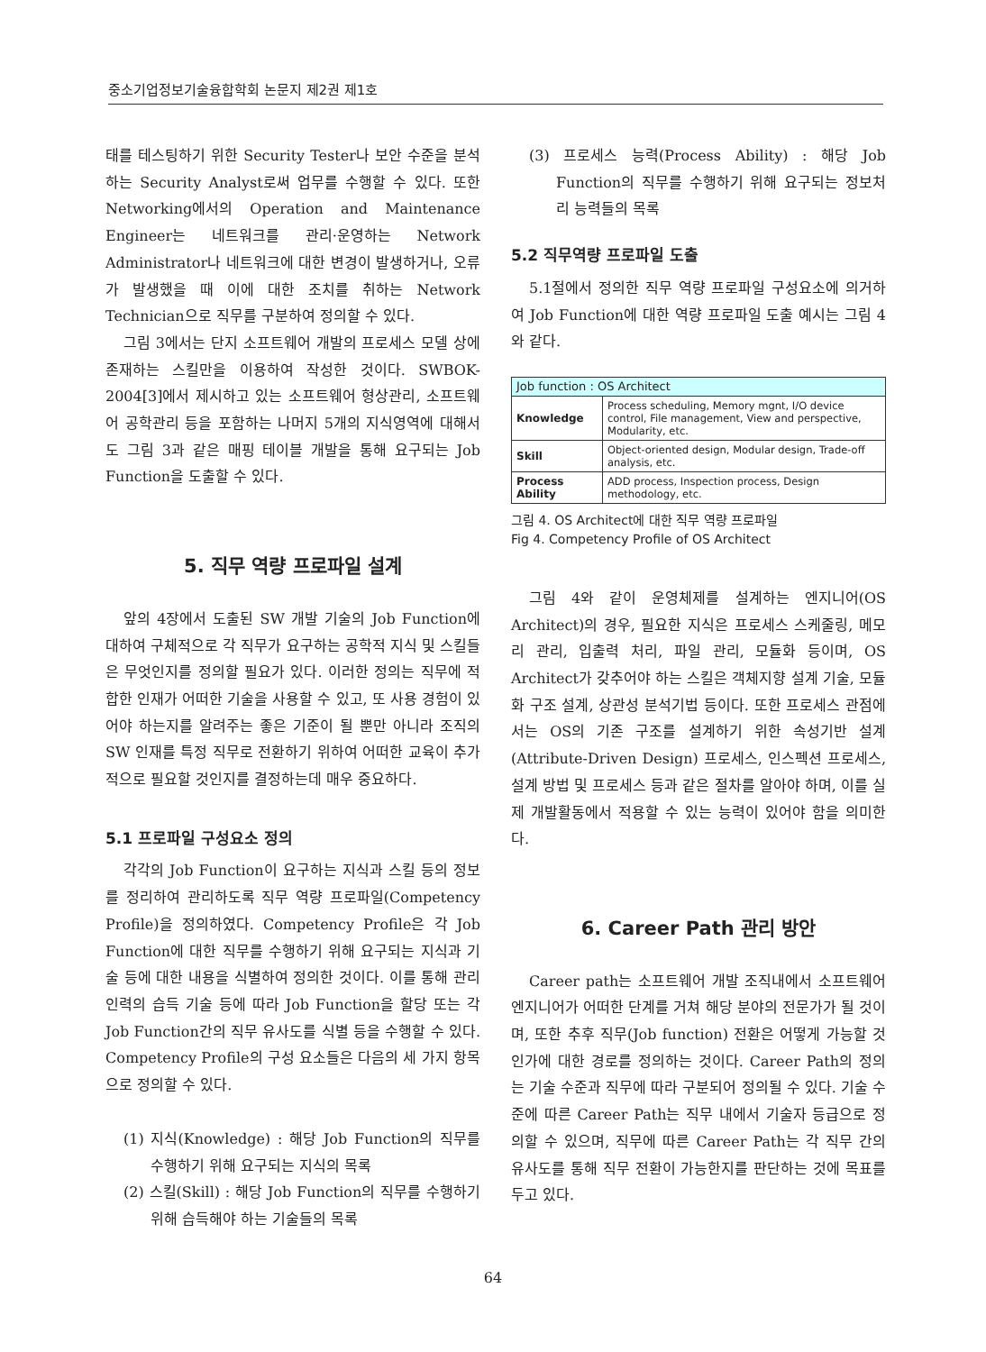중소기업정보기술융합학회 논문지 제2권 제1호
태를 테스팅하기 위한 Security Tester나 보안 수준을 분석하는 Security Analyst로써 업무를 수행할 수 있다. 또한 Networking에서의 Operation and Maintenance Engineer는 네트워크를 관리·운영하는 Network Administrator나 네트워크에 대한 변경이 발생하거나, 오류가 발생했을 때 이에 대한 조치를 취하는 Network Technician으로 직무를 구분하여 정의할 수 있다.
그림 3에서는 단지 소프트웨어 개발의 프로세스 모델 상에 존재하는 스킬만을 이용하여 작성한 것이다. SWBOK-2004[3]에서 제시하고 있는 소프트웨어 형상관리, 소프트웨어 공학관리 등을 포함하는 나머지 5개의 지식영역에 대해서도 그림 3과 같은 매핑 테이블 개발을 통해 요구되는 Job Function을 도출할 수 있다.
5. 직무 역량 프로파일 설계
앞의 4장에서 도출된 SW 개발 기술의 Job Function에 대하여 구체적으로 각 직무가 요구하는 공학적 지식 및 스킬들은 무엇인지를 정의할 필요가 있다. 이러한 정의는 직무에 적합한 인재가 어떠한 기술을 사용할 수 있고, 또 사용 경험이 있어야 하는지를 알려주는 좋은 기준이 될 뿐만 아니라 조직의 SW 인재를 특정 직무로 전환하기 위하여 어떠한 교육이 추가적으로 필요할 것인지를 결정하는데 매우 중요하다.
5.1 프로파일 구성요소 정의
각각의 Job Function이 요구하는 지식과 스킬 등의 정보를 정리하여 관리하도록 직무 역량 프로파일(Competency Profile)을 정의하였다. Competency Profile은 각 Job Function에 대한 직무를 수행하기 위해 요구되는 지식과 기술 등에 대한 내용을 식별하여 정의한 것이다. 이를 통해 관리 인력의 습득 기술 등에 따라 Job Function을 할당 또는 각 Job Function간의 직무 유사도를 식별 등을 수행할 수 있다. Competency Profile의 구성 요소들은 다음의 세 가지 항목으로 정의할 수 있다.
(1) 지식(Knowledge) : 해당 Job Function의 직무를 수행하기 위해 요구되는 지식의 목록
(2) 스킬(Skill) : 해당 Job Function의 직무를 수행하기 위해 습득해야 하는 기술들의 목록
(3) 프로세스 능력(Process Ability) : 해당 Job Function의 직무를 수행하기 위해 요구되는 정보처리 능력들의 목록
5.2 직무역량 프로파일 도출
5.1절에서 정의한 직무 역량 프로파일 구성요소에 의거하여 Job Function에 대한 역량 프로파일 도출 예시는 그림 4와 같다.
| Job function : OS Architect | |
| --- | --- |
| Knowledge | Process scheduling, Memory mgnt, I/O device control, File management, View and perspective, Modularity, etc. |
| Skill | Object-oriented design, Modular design, Trade-off analysis, etc. |
| Process Ability | ADD process, Inspection process, Design methodology, etc. |
그림 4. OS Architect에 대한 직무 역량 프로파일
Fig 4. Competency Profile of OS Architect
그림 4와 같이 운영체제를 설계하는 엔지니어(OS Architect)의 경우, 필요한 지식은 프로세스 스케줄링, 메모리 관리, 입출력 처리, 파일 관리, 모듈화 등이며, OS Architect가 갖추어야 하는 스킬은 객체지향 설계 기술, 모듈화 구조 설계, 상관성 분석기법 등이다. 또한 프로세스 관점에서는 OS의 기존 구조를 설계하기 위한 속성기반 설계(Attribute-Driven Design) 프로세스, 인스펙션 프로세스, 설계 방법 및 프로세스 등과 같은 절차를 알아야 하며, 이를 실제 개발활동에서 적용할 수 있는 능력이 있어야 함을 의미한다.
6. Career Path 관리 방안
Career path는 소프트웨어 개발 조직내에서 소프트웨어 엔지니어가 어떠한 단계를 거쳐 해당 분야의 전문가가 될 것이며, 또한 추후 직무(Job function) 전환은 어떻게 가능할 것인가에 대한 경로를 정의하는 것이다. Career Path의 정의는 기술 수준과 직무에 따라 구분되어 정의될 수 있다. 기술 수준에 따른 Career Path는 직무 내에서 기술자 등급으로 정의할 수 있으며, 직무에 따른 Career Path는 각 직무 간의 유사도를 통해 직무 전환이 가능한지를 판단하는 것에 목표를 두고 있다.
64